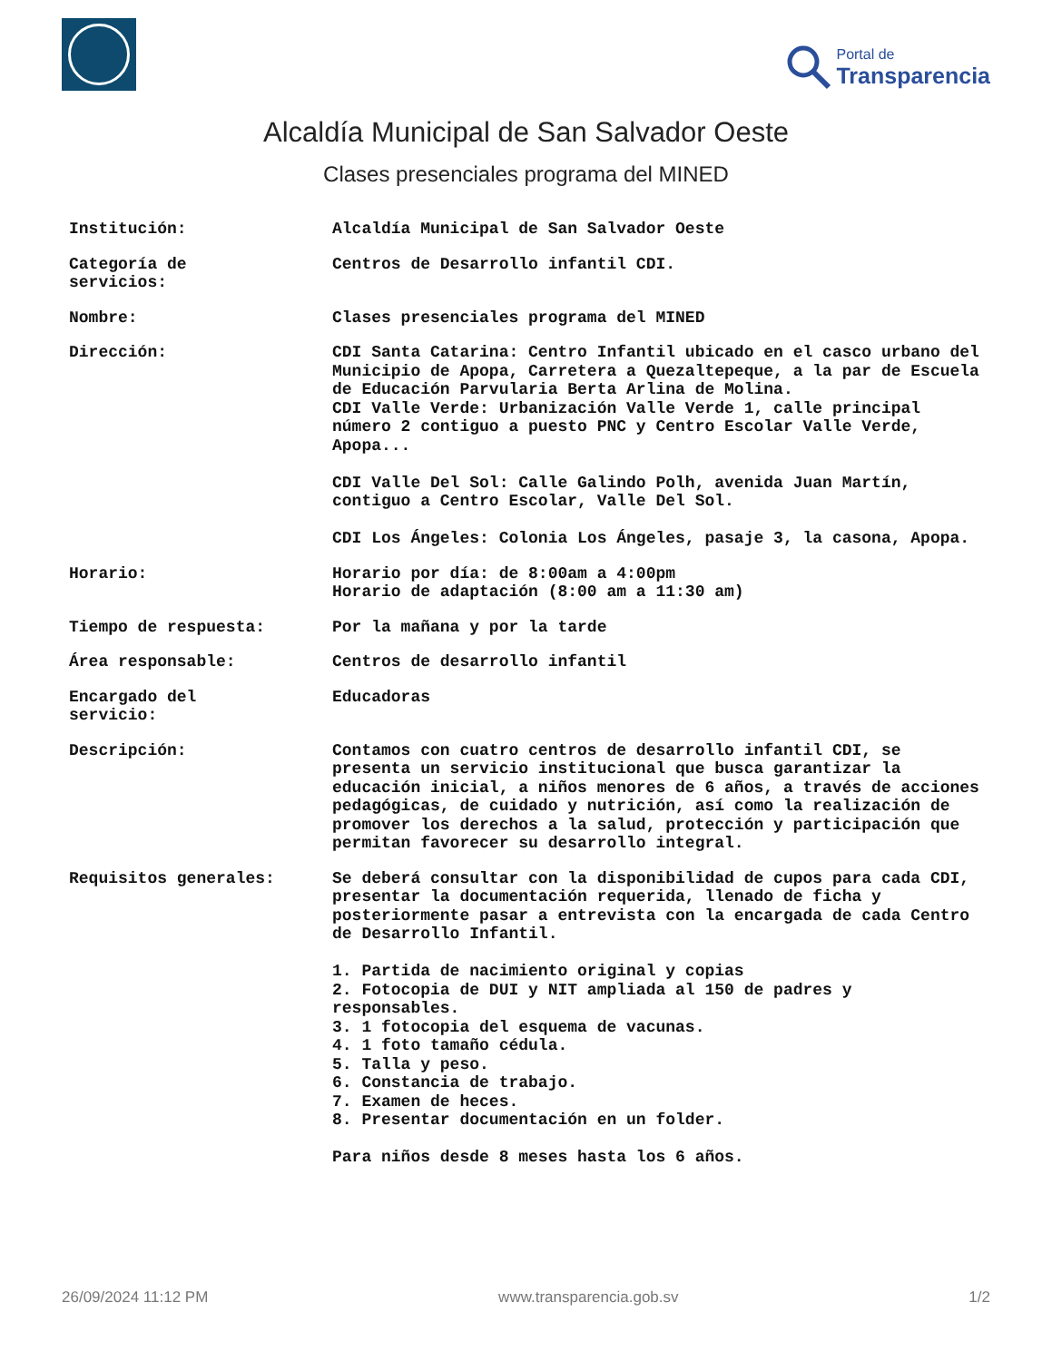Portal de
Transparencia
Alcaldía Municipal de San Salvador Oeste
Clases presenciales programa del MINED
| Institución: | Alcaldía Municipal de San Salvador Oeste |
| Categoría de servicios: | Centros de Desarrollo infantil CDI. |
| Nombre: | Clases presenciales programa del MINED |
| Dirección: | CDI Santa Catarina: Centro Infantil ubicado en el casco urbano del Municipio de Apopa, Carretera a Quezaltepeque, a la par de Escuela de Educación Parvularia Berta Arlina de Molina. CDI Valle Verde: Urbanización Valle Verde 1, calle principal número 2 contiguo a puesto PNC y Centro Escolar Valle Verde, Apopa... CDI Valle Del Sol: Calle Galindo Polh, avenida Juan Martín, contiguo a Centro Escolar, Valle Del Sol. CDI Los Ángeles: Colonia Los Ángeles, pasaje 3, la casona, Apopa. |
| Horario: | Horario por día: de 8:00am a 4:00pm Horario de adaptación (8:00 am a 11:30 am) |
| Tiempo de respuesta: | Por la mañana y por la tarde |
| Área responsable: | Centros de desarrollo infantil |
| Encargado del servicio: | Educadoras |
| Descripción: | Contamos con cuatro centros de desarrollo infantil CDI, se presenta un servicio institucional que busca garantizar la educación inicial, a niños menores de 6 años, a través de acciones pedagógicas, de cuidado y nutrición, así como la realización de promover los derechos a la salud, protección y participación que permitan favorecer su desarrollo integral. |
| Requisitos generales: | Se deberá consultar con la disponibilidad de cupos para cada CDI, presentar la documentación requerida, llenado de ficha y posteriormente pasar a entrevista con la encargada de cada Centro de Desarrollo Infantil. 1. Partida de nacimiento original y copias 2. Fotocopia de DUI y NIT ampliada al 150 de padres y responsables. 3. 1 fotocopia del esquema de vacunas. 4. 1 foto tamaño cédula. 5. Talla y peso. 6. Constancia de trabajo. 7. Examen de heces. 8. Presentar documentación en un folder. Para niños desde 8 meses hasta los 6 años. |
26/09/2024 11:12 PM www.transparencia.gob.sv 1/2